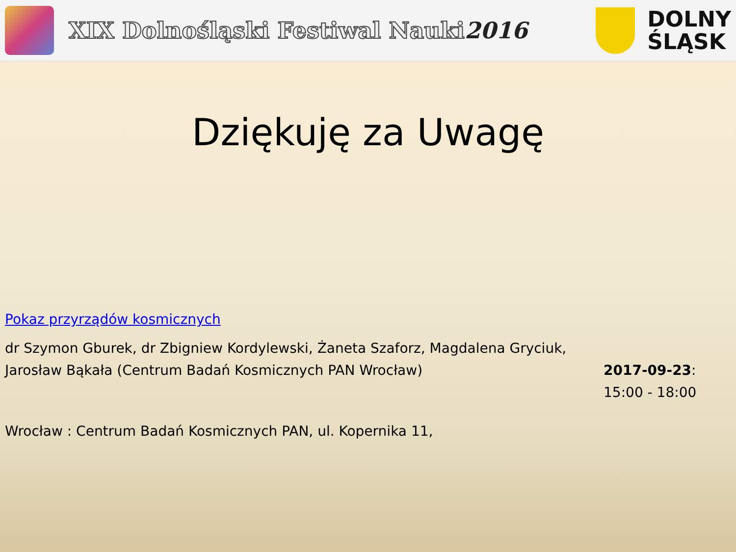XIX Dolnośląski Festiwal Nauki2016
DOLNY
ŚLĄSK
Dziękuję za Uwagę
Pokaz przyrządów kosmicznych
dr Szymon Gburek, dr Zbigniew Kordylewski, Żaneta Szaforz, Magdalena Gryciuk, Jarosław Bąkała (Centrum Badań Kosmicznych PAN Wrocław)
2017-09-23:
15:00 - 18:00
Wrocław : Centrum Badań Kosmicznych PAN, ul. Kopernika 11,